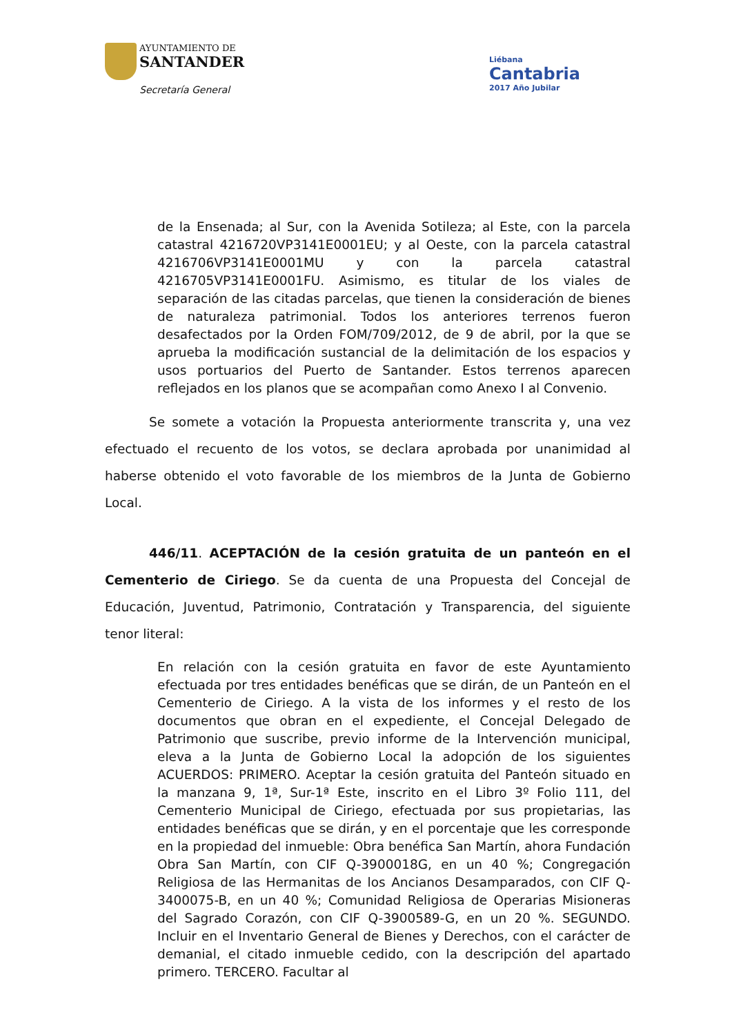AYUNTAMIENTO DE
SANTANDER
Secretaría General
Liébana
Cantabria
2017 Año Jubilar
de la Ensenada; al Sur, con la Avenida Sotileza; al Este, con la parcela catastral 4216720VP3141E0001EU; y al Oeste, con la parcela catastral 4216706VP3141E0001MU y con la parcela catastral 4216705VP3141E0001FU. Asimismo, es titular de los viales de separación de las citadas parcelas, que tienen la consideración de bienes de naturaleza patrimonial. Todos los anteriores terrenos fueron desafectados por la Orden FOM/709/2012, de 9 de abril, por la que se aprueba la modificación sustancial de la delimitación de los espacios y usos portuarios del Puerto de Santander. Estos terrenos aparecen reflejados en los planos que se acompañan como Anexo I al Convenio.
Se somete a votación la Propuesta anteriormente transcrita y, una vez efectuado el recuento de los votos, se declara aprobada por unanimidad al haberse obtenido el voto favorable de los miembros de la Junta de Gobierno Local.
446/11. ACEPTACIÓN de la cesión gratuita de un panteón en el Cementerio de Ciriego. Se da cuenta de una Propuesta del Concejal de Educación, Juventud, Patrimonio, Contratación y Transparencia, del siguiente tenor literal:
En relación con la cesión gratuita en favor de este Ayuntamiento efectuada por tres entidades benéficas que se dirán, de un Panteón en el Cementerio de Ciriego. A la vista de los informes y el resto de los documentos que obran en el expediente, el Concejal Delegado de Patrimonio que suscribe, previo informe de la Intervención municipal, eleva a la Junta de Gobierno Local la adopción de los siguientes ACUERDOS: PRIMERO. Aceptar la cesión gratuita del Panteón situado en la manzana 9, 1ª, Sur-1ª Este, inscrito en el Libro 3º Folio 111, del Cementerio Municipal de Ciriego, efectuada por sus propietarias, las entidades benéficas que se dirán, y en el porcentaje que les corresponde en la propiedad del inmueble: Obra benéfica San Martín, ahora Fundación Obra San Martín, con CIF Q-3900018G, en un 40 %; Congregación Religiosa de las Hermanitas de los Ancianos Desamparados, con CIF Q-3400075-B, en un 40 %; Comunidad Religiosa de Operarias Misioneras del Sagrado Corazón, con CIF Q-3900589-G, en un 20 %. SEGUNDO. Incluir en el Inventario General de Bienes y Derechos, con el carácter de demanial, el citado inmueble cedido, con la descripción del apartado primero. TERCERO. Facultar al